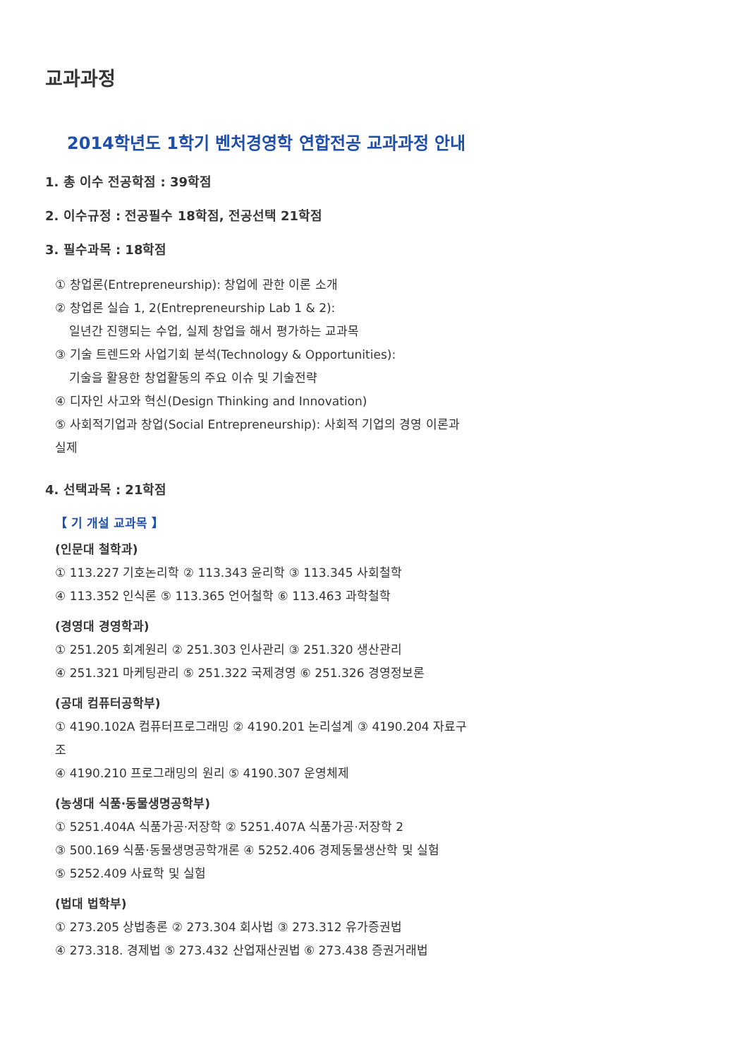교과과정
2014학년도 1학기 벤처경영학 연합전공 교과과정 안내
1. 총 이수 전공학점 : 39학점
2. 이수규정 : 전공필수 18학점, 전공선택 21학점
3. 필수과목 : 18학점
① 창업론(Entrepreneurship): 창업에 관한 이론 소개
② 창업론 실습 1, 2(Entrepreneurship Lab 1 & 2):
일년간 진행되는 수업, 실제 창업을 해서 평가하는 교과목
③ 기술 트렌드와 사업기회 분석(Technology & Opportunities):
기술을 활용한 창업활동의 주요 이슈 및 기술전략
④ 디자인 사고와 혁신(Design Thinking and Innovation)
⑤ 사회적기업과 창업(Social Entrepreneurship): 사회적 기업의 경영 이론과 실제
4. 선택과목 : 21학점
【 기 개설 교과목 】
(인문대 철학과)
① 113.227 기호논리학 ② 113.343 윤리학 ③ 113.345 사회철학
④ 113.352 인식론 ⑤ 113.365 언어철학 ⑥ 113.463 과학철학
(경영대 경영학과)
① 251.205 회계원리 ② 251.303 인사관리 ③ 251.320 생산관리
④ 251.321 마케팅관리 ⑤ 251.322 국제경영 ⑥ 251.326 경영정보론
(공대 컴퓨터공학부)
① 4190.102A 컴퓨터프로그래밍 ② 4190.201 논리설계 ③ 4190.204 자료구조
④ 4190.210 프로그래밍의 원리 ⑤ 4190.307 운영체제
(농생대 식품·동물생명공학부)
① 5251.404A 식품가공·저장학 ② 5251.407A 식품가공·저장학 2
③ 500.169 식품·동물생명공학개론 ④ 5252.406 경제동물생산학 및 실험
⑤ 5252.409 사료학 및 실험
(법대 법학부)
① 273.205 상법총론 ② 273.304 회사법 ③ 273.312 유가증권법
④ 273.318. 경제법 ⑤ 273.432 산업재산권법 ⑥ 273.438 증권거래법